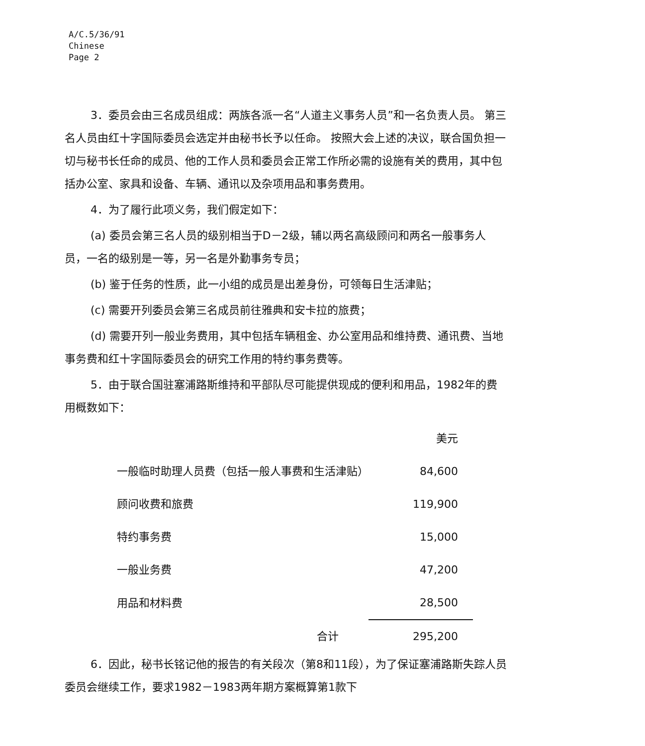A/C.5/36/91
Chinese
Page 2
3．委员会由三名成员组成：两族各派一名“人道主义事务人员”和一名负责人员。 第三名人员由红十字国际委员会选定并由秘书长予以任命。 按照大会上述的决议，联合国负担一切与秘书长任命的成员、他的工作人员和委员会正常工作所必需的设施有关的费用，其中包括办公室、家具和设备、车辆、通讯以及杂项用品和事务费用。
4．为了履行此项义务，我们假定如下：
(a) 委员会第三名人员的级别相当于D－2级，辅以两名高级顾问和两名一般事务人员，一名的级别是一等，另一名是外勤事务专员；
(b) 鉴于任务的性质，此一小组的成员是出差身份，可领每日生活津贴；
(c) 需要开列委员会第三名成员前往雅典和安卡拉的旅费；
(d) 需要开列一般业务费用，其中包括车辆租金、办公室用品和维持费、通讯费、当地事务费和红十字国际委员会的研究工作用的特约事务费等。
5．由于联合国驻塞浦路斯维持和平部队尽可能提供现成的便利和用品，1982年的费用概数如下：
| | 美元 |
| 一般临时助理人员费（包括一般人事费和生活津贴） | 84,600 |
| 顾问收费和旅费 | 119,900 |
| 特约事务费 | 15,000 |
| 一般业务费 | 47,200 |
| 用品和材料费 | 28,500 |
| 合计 | 295,200 |
6．因此，秘书长铭记他的报告的有关段次（第8和11段），为了保证塞浦路斯失踪人员委员会继续工作，要求1982－1983两年期方案概算第1款下